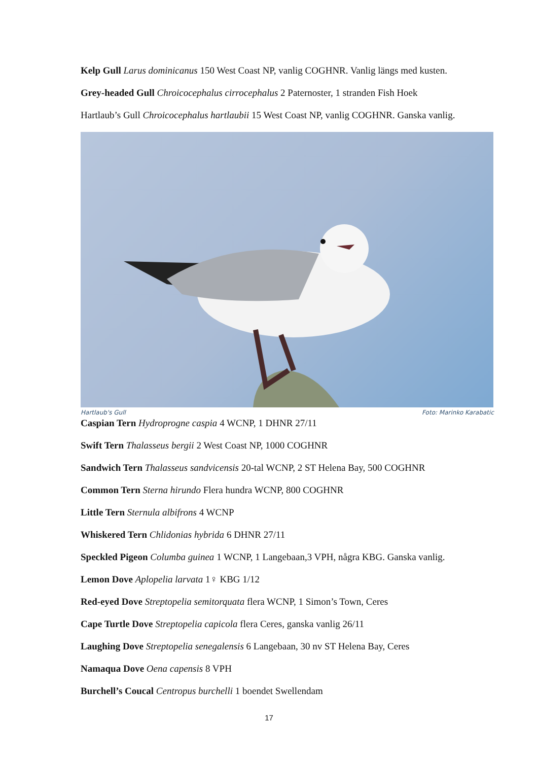Kelp Gull Larus dominicanus 150 West Coast NP, vanlig COGHNR. Vanlig längs med kusten.
Grey-headed Gull Chroicocephalus cirrocephalus 2 Paternoster, 1 stranden Fish Hoek
Hartlaub’s Gull Chroicocephalus hartlaubii 15 West Coast NP, vanlig COGHNR. Ganska vanlig.
Hartlaub's Gull Foto: Marinko Karabatic
Caspian Tern Hydroprogne caspia 4 WCNP, 1 DHNR 27/11
Swift Tern Thalasseus bergii 2 West Coast NP, 1000 COGHNR
Sandwich Tern Thalasseus sandvicensis 20-tal WCNP, 2 ST Helena Bay, 500 COGHNR
Common Tern Sterna hirundo Flera hundra WCNP, 800 COGHNR
Little Tern Sternula albifrons 4 WCNP
Whiskered Tern Chlidonias hybrida 6 DHNR 27/11
Speckled Pigeon Columba guinea 1 WCNP, 1 Langebaan,3 VPH, några KBG. Ganska vanlig.
Lemon Dove Aplopelia larvata 1♀ KBG 1/12
Red-eyed Dove Streptopelia semitorquata flera WCNP, 1 Simon’s Town, Ceres
Cape Turtle Dove Streptopelia capicola flera Ceres, ganska vanlig 26/11
Laughing Dove Streptopelia senegalensis 6 Langebaan, 30 nv ST Helena Bay, Ceres
Namaqua Dove Oena capensis 8 VPH
Burchell’s Coucal Centropus burchelli 1 boendet Swellendam
17